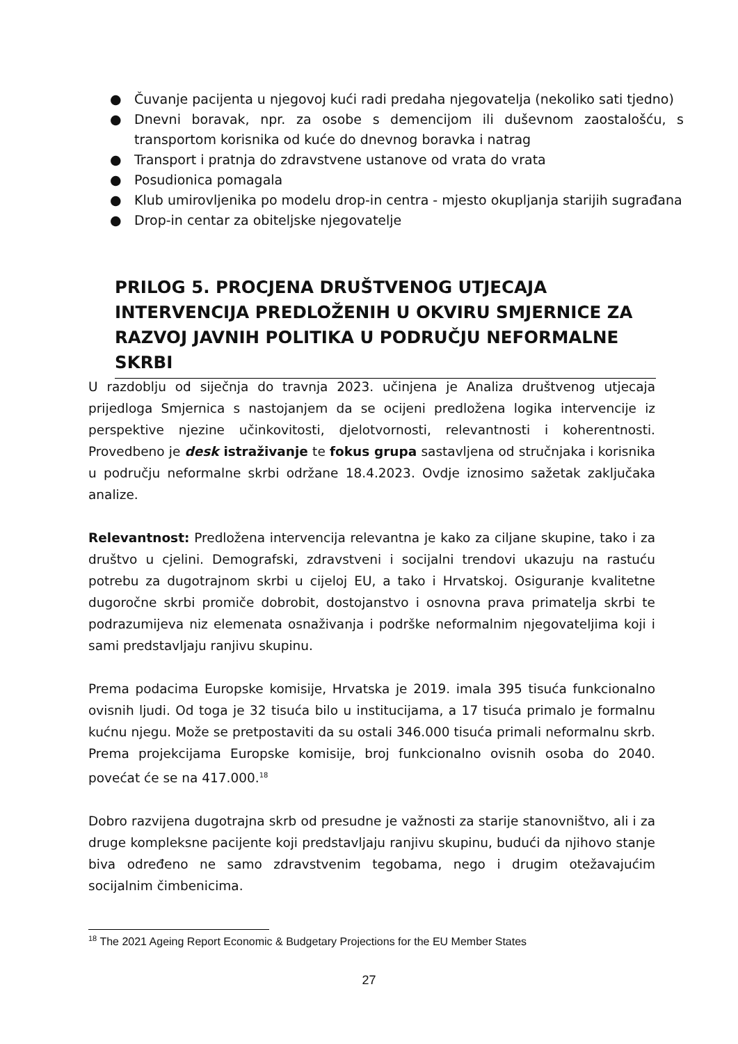● Čuvanje pacijenta u njegovoj kući radi predaha njegovatelja (nekoliko sati tjedno)
● Dnevni boravak, npr. za osobe s demencijom ili duševnom zaostalošću, s transportom korisnika od kuće do dnevnog boravka i natrag
● Transport i pratnja do zdravstvene ustanove od vrata do vrata
● Posudionica pomagala
● Klub umirovljenika po modelu drop-in centra - mjesto okupljanja starijih sugrađana
● Drop-in centar za obiteljske njegovatelje
PRILOG 5. PROCJENA DRUŠTVENOG UTJECAJA INTERVENCIJA PREDLOŽENIH U OKVIRU SMJERNICE ZA RAZVOJ JAVNIH POLITIKA U PODRUČJU NEFORMALNE SKRBI
U razdoblju od siječnja do travnja 2023. učinjena je Analiza društvenog utjecaja prijedloga Smjernica s nastojanjem da se ocijeni predložena logika intervencije iz perspektive njezine učinkovitosti, djelotvornosti, relevantnosti i koherentnosti. Provedbeno je desk istraživanje te fokus grupa sastavljena od stručnjaka i korisnika u području neformalne skrbi održane 18.4.2023. Ovdje iznosimo sažetak zaključaka analize.
Relevantnost: Predložena intervencija relevantna je kako za ciljane skupine, tako i za društvo u cjelini. Demografski, zdravstveni i socijalni trendovi ukazuju na rastuću potrebu za dugotrajnom skrbi u cijeloj EU, a tako i Hrvatskoj. Osiguranje kvalitetne dugoročne skrbi promiče dobrobit, dostojanstvo i osnovna prava primatelja skrbi te podrazumijeva niz elemenata osnaživanja i podrške neformalnim njegovateljima koji i sami predstavljaju ranjivu skupinu.
Prema podacima Europske komisije, Hrvatska je 2019. imala 395 tisuća funkcionalno ovisnih ljudi. Od toga je 32 tisuća bilo u institucijama, a 17 tisuća primalo je formalnu kućnu njegu. Može se pretpostaviti da su ostali 346.000 tisuća primali neformalnu skrb. Prema projekcijama Europske komisije, broj funkcionalno ovisnih osoba do 2040. povećat će se na 417.000.<sup>18</sup>
Dobro razvijena dugotrajna skrb od presudne je važnosti za starije stanovništvo, ali i za druge kompleksne pacijente koji predstavljaju ranjivu skupinu, budući da njihovo stanje biva određeno ne samo zdravstvenim tegobama, nego i drugim otežavajućim socijalnim čimbenicima.
<sup>18</sup> The 2021 Ageing Report Economic & Budgetary Projections for the EU Member States
27